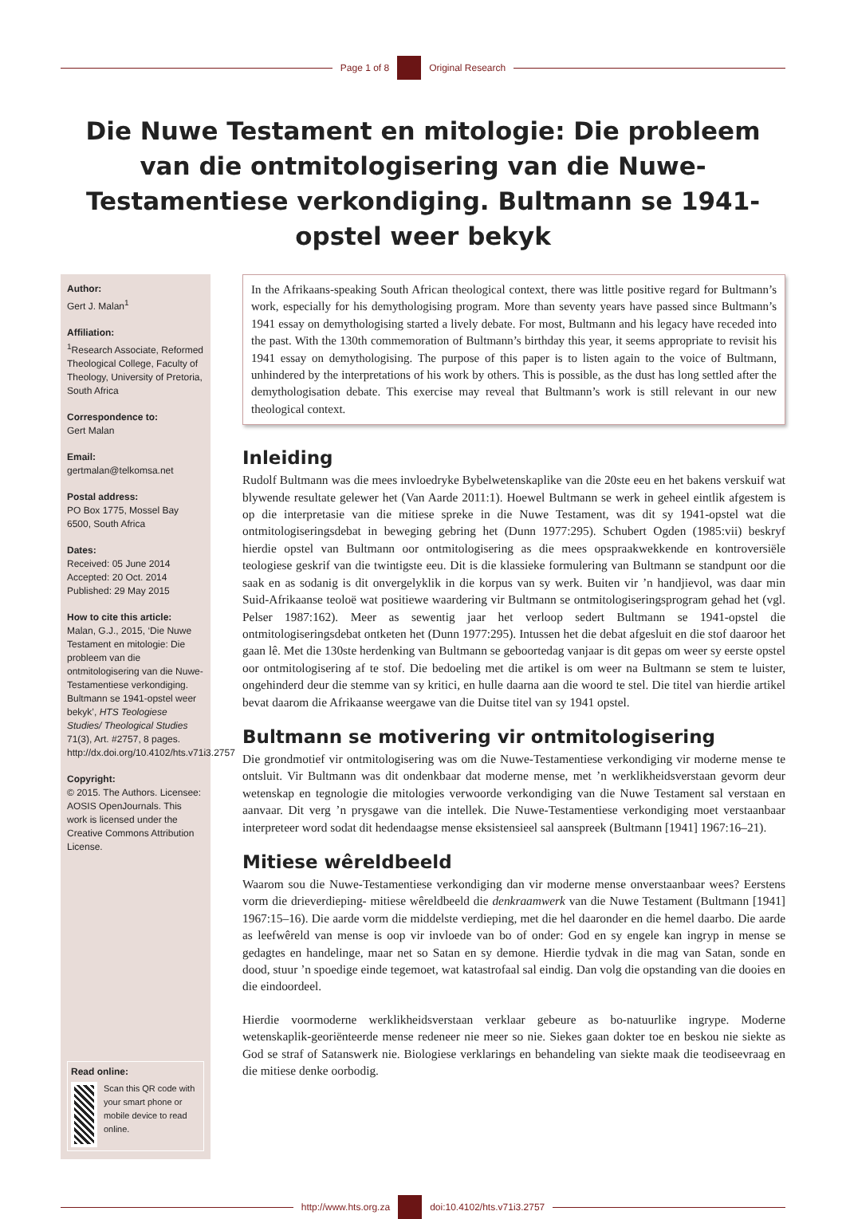Page 1 of 8 Original Research
Die Nuwe Testament en mitologie: Die probleem van die ontmitologisering van die Nuwe-Testamentiese verkondiging. Bultmann se 1941-opstel weer bekyk
Author:
Gert J. Malan<sup>1</sup>
Affiliation:
<sup>1</sup> Research Associate, Reformed Theological College, Faculty of Theology, University of Pretoria, South Africa
Correspondence to:
Gert Malan
Email:
gertmalan@telkomsa.net
Postal address:
PO Box 1775, Mossel Bay 6500, South Africa
Dates:
Received: 05 June 2014
Accepted: 20 Oct. 2014
Published: 29 May 2015
How to cite this article:
Malan, G.J., 2015, ‘Die Nuwe Testament en mitologie: Die probleem van die ontmitologisering van die Nuwe-Testamentiese verkondiging. Bultmann se 1941-opstel weer bekyk’, HTS Teologiese Studies/ Theological Studies 71(3), Art. #2757, 8 pages. http://dx.doi.org/10.4102/hts.v71i3.2757
Copyright:
© 2015. The Authors. Licensee: AOSIS OpenJournals. This work is licensed under the Creative Commons Attribution License.
Read online:
Scan this QR code with your smart phone or mobile device to read online.
In the Afrikaans-speaking South African theological context, there was little positive regard for Bultmann’s work, especially for his demythologising program. More than seventy years have passed since Bultmann’s 1941 essay on demythologising started a lively debate. For most, Bultmann and his legacy have receded into the past. With the 130th commemoration of Bultmann’s birthday this year, it seems appropriate to revisit his 1941 essay on demythologising. The purpose of this paper is to listen again to the voice of Bultmann, unhindered by the interpretations of his work by others. This is possible, as the dust has long settled after the demythologisation debate. This exercise may reveal that Bultmann’s work is still relevant in our new theological context.
Inleiding
Rudolf Bultmann was die mees invloedryke Bybelwetenskaplike van die 20ste eeu en het bakens verskuif wat blywende resultate gelewer het (Van Aarde 2011:1). Hoewel Bultmann se werk in geheel eintlik afgestem is op die interpretasie van die mitiese spreke in die Nuwe Testament, was dit sy 1941-opstel wat die ontmitologiseringsdebat in beweging gebring het (Dunn 1977:295). Schubert Ogden (1985:vii) beskryf hierdie opstel van Bultmann oor ontmitologisering as die mees opspraakwekkende en kontroversiële teologiese geskrif van die twintigste eeu. Dit is die klassieke formulering van Bultmann se standpunt oor die saak en as sodanig is dit onvergelyklik in die korpus van sy werk. Buiten vir ’n handjievol, was daar min Suid-Afrikaanse teoloë wat positiewe waardering vir Bultmann se ontmitologiseringsprogram gehad het (vgl. Pelser 1987:162). Meer as sewentig jaar het verloop sedert Bultmann se 1941-opstel die ontmitologiseringsdebat ontketen het (Dunn 1977:295). Intussen het die debat afgesluit en die stof daaroor het gaan lê. Met die 130ste herdenking van Bultmann se geboortedag vanjaar is dit gepas om weer sy eerste opstel oor ontmitologisering af te stof. Die bedoeling met die artikel is om weer na Bultmann se stem te luister, ongehinderd deur die stemme van sy kritici, en hulle daarna aan die woord te stel. Die titel van hierdie artikel bevat daarom die Afrikaanse weergawe van die Duitse titel van sy 1941 opstel.
Bultmann se motivering vir ontmitologisering
Die grondmotief vir ontmitologisering was om die Nuwe-Testamentiese verkondiging vir moderne mense te ontsluit. Vir Bultmann was dit ondenkbaar dat moderne mense, met ’n werklikheidsverstaan gevorm deur wetenskap en tegnologie die mitologies verwoorde verkondiging van die Nuwe Testament sal verstaan en aanvaar. Dit verg ’n prysgawe van die intellek. Die Nuwe-Testamentiese verkondiging moet verstaanbaar interpreteer word sodat dit hedendaagse mense eksistensieel sal aanspreek (Bultmann [1941] 1967:16–21).
Mitiese wêreldbeeld
Waarom sou die Nuwe-Testamentiese verkondiging dan vir moderne mense onverstaanbaar wees? Eerstens vorm die drieverdieping- mitiese wêreldbeeld die denkraamwerk van die Nuwe Testament (Bultmann [1941] 1967:15–16). Die aarde vorm die middelste verdieping, met die hel daaronder en die hemel daarbo. Die aarde as leefwêreld van mense is oop vir invloede van bo of onder: God en sy engele kan ingryp in mense se gedagtes en handelinge, maar net so Satan en sy demone. Hierdie tydvak in die mag van Satan, sonde en dood, stuur ’n spoedige einde tegemoet, wat katastrofaal sal eindig. Dan volg die opstanding van die dooies en die eindoordeel.
Hierdie voormoderne werklikheidsverstaan verklaar gebeure as bo-natuurlike ingrype. Moderne wetenskaplik-georiënteerde mense redeneer nie meer so nie. Siekes gaan dokter toe en beskou nie siekte as God se straf of Satanswerk nie. Biologiese verklarings en behandeling van siekte maak die teodiseevraag en die mitiese denke oorbodig.
http://www.hts.org.za doi:10.4102/hts.v71i3.2757